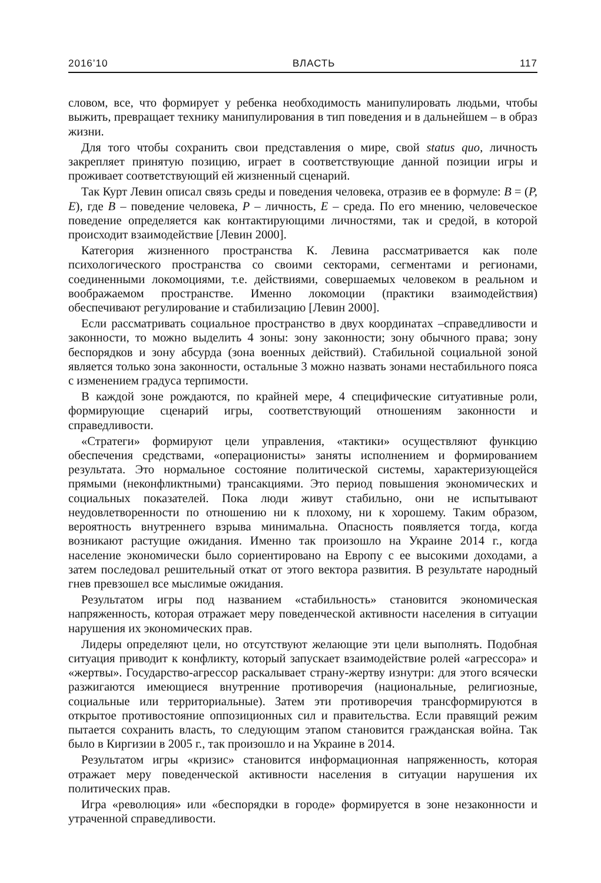2016’10 ВЛАСТЬ 117
словом, все, что формирует у ребенка необходимость манипулировать людьми, чтобы выжить, превращает технику манипулирования в тип поведения и в дальнейшем – в образ жизни.
Для того чтобы сохранить свои представления о мире, свой status quo, личность закрепляет принятую позицию, играет в соответствующие данной позиции игры и проживает соответствующий ей жизненный сценарий.
Так Курт Левин описал связь среды и поведения человека, отразив ее в формуле: B = (P, E), где B – поведение человека, P – личность, E – среда. По его мнению, человеческое поведение определяется как контактирующими личностями, так и средой, в которой происходит взаимодействие [Левин 2000].
Категория жизненного пространства К. Левина рассматривается как поле психологического пространства со своими секторами, сегментами и регионами, соединенными локомоциями, т.е. действиями, совершаемых человеком в реальном и воображаемом пространстве. Именно локомоции (практики взаимодействия) обеспечивают регулирование и стабилизацию [Левин 2000].
Если рассматривать социальное пространство в двух координатах –справедливости и законности, то можно выделить 4 зоны: зону законности; зону обычного права; зону беспорядков и зону абсурда (зона военных действий). Стабильной социальной зоной является только зона законности, остальные 3 можно назвать зонами нестабильного пояса с изменением градуса терпимости.
В каждой зоне рождаются, по крайней мере, 4 специфические ситуативные роли, формирующие сценарий игры, соответствующий отношениям законности и справедливости.
«Стратеги» формируют цели управления, «тактики» осуществляют функцию обеспечения средствами, «операционисты» заняты исполнением и формированием результата. Это нормальное состояние политической системы, характеризующейся прямыми (неконфликтными) трансакциями. Это период повышения экономических и социальных показателей. Пока люди живут стабильно, они не испытывают неудовлетворенности по отношению ни к плохому, ни к хорошему. Таким образом, вероятность внутреннего взрыва минимальна. Опасность появляется тогда, когда возникают растущие ожидания. Именно так произошло на Украине 2014 г., когда население экономически было сориентировано на Европу с ее высокими доходами, а затем последовал решительный откат от этого вектора развития. В результате народный гнев превзошел все мыслимые ожидания.
Результатом игры под названием «стабильность» становится экономическая напряженность, которая отражает меру поведенческой активности населения в ситуации нарушения их экономических прав.
Лидеры определяют цели, но отсутствуют желающие эти цели выполнять. Подобная ситуация приводит к конфликту, который запускает взаимодействие ролей «агрессора» и «жертвы». Государство-агрессор раскалывает страну-жертву изнутри: для этого всячески разжигаются имеющиеся внутренние противоречия (национальные, религиозные, социальные или территориальные). Затем эти противоречия трансформируются в открытое противостояние оппозиционных сил и правительства. Если правящий режим пытается сохранить власть, то следующим этапом становится гражданская война. Так было в Киргизии в 2005 г., так произошло и на Украине в 2014.
Результатом игры «кризис» становится информационная напряженность, которая отражает меру поведенческой активности населения в ситуации нарушения их политических прав.
Игра «революция» или «беспорядки в городе» формируется в зоне незаконности и утраченной справедливости.